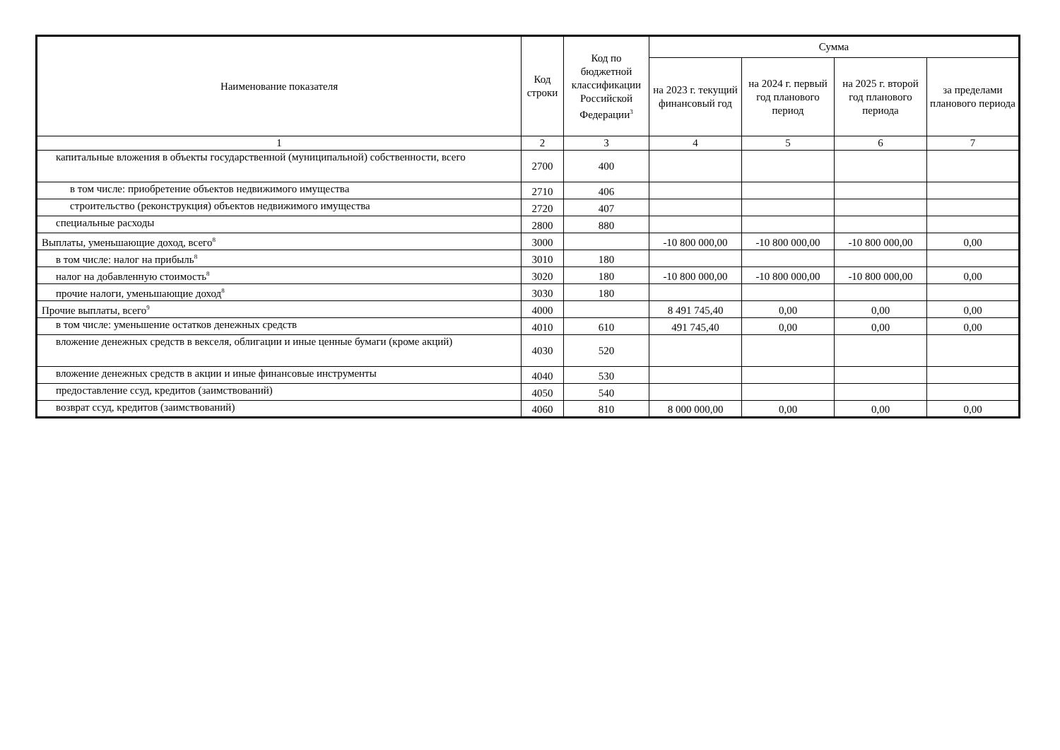| Наименование показателя | Код строки | Код по бюджетной классификации Российской Федерации<sup>3</sup> | Сумма | | | |
| --- | --- | --- | --- | --- | --- | --- |
| | | | на 2023 г. текущий финансовый год | на 2024 г. первый год планового период | на 2025 г. второй год планового периода | за пределами планового периода |
| 1 | 2 | 3 | 4 | 5 | 6 | 7 |
| капитальные вложения в объекты государственной (муниципальной) собственности, всего | 2700 | 400 | | | | |
| в том числе: приобретение объектов недвижимого имущества | 2710 | 406 | | | | |
| строительство (реконструкция) объектов недвижимого имущества | 2720 | 407 | | | | |
| специальные расходы | 2800 | 880 | | | | |
| Выплаты, уменьшающие доход, всего<sup>8</sup> | 3000 | | -10 800 000,00 | -10 800 000,00 | -10 800 000,00 | 0,00 |
| в том числе: налог на прибыль<sup>8</sup> | 3010 | 180 | | | | |
| налог на добавленную стоимость<sup>8</sup> | 3020 | 180 | -10 800 000,00 | -10 800 000,00 | -10 800 000,00 | 0,00 |
| прочие налоги, уменьшающие доход<sup>8</sup> | 3030 | 180 | | | | |
| Прочие выплаты, всего<sup>9</sup> | 4000 | | 8 491 745,40 | 0,00 | 0,00 | 0,00 |
| в том числе: уменьшение остатков денежных средств | 4010 | 610 | 491 745,40 | 0,00 | 0,00 | 0,00 |
| вложение денежных средств в векселя, облигации и иные ценные бумаги (кроме акций) | 4030 | 520 | | | | |
| вложение денежных средств в акции и иные финансовые инструменты | 4040 | 530 | | | | |
| предоставление ссуд, кредитов (заимствований) | 4050 | 540 | | | | |
| возврат ссуд, кредитов (заимствований) | 4060 | 810 | 8 000 000,00 | 0,00 | 0,00 | 0,00 |